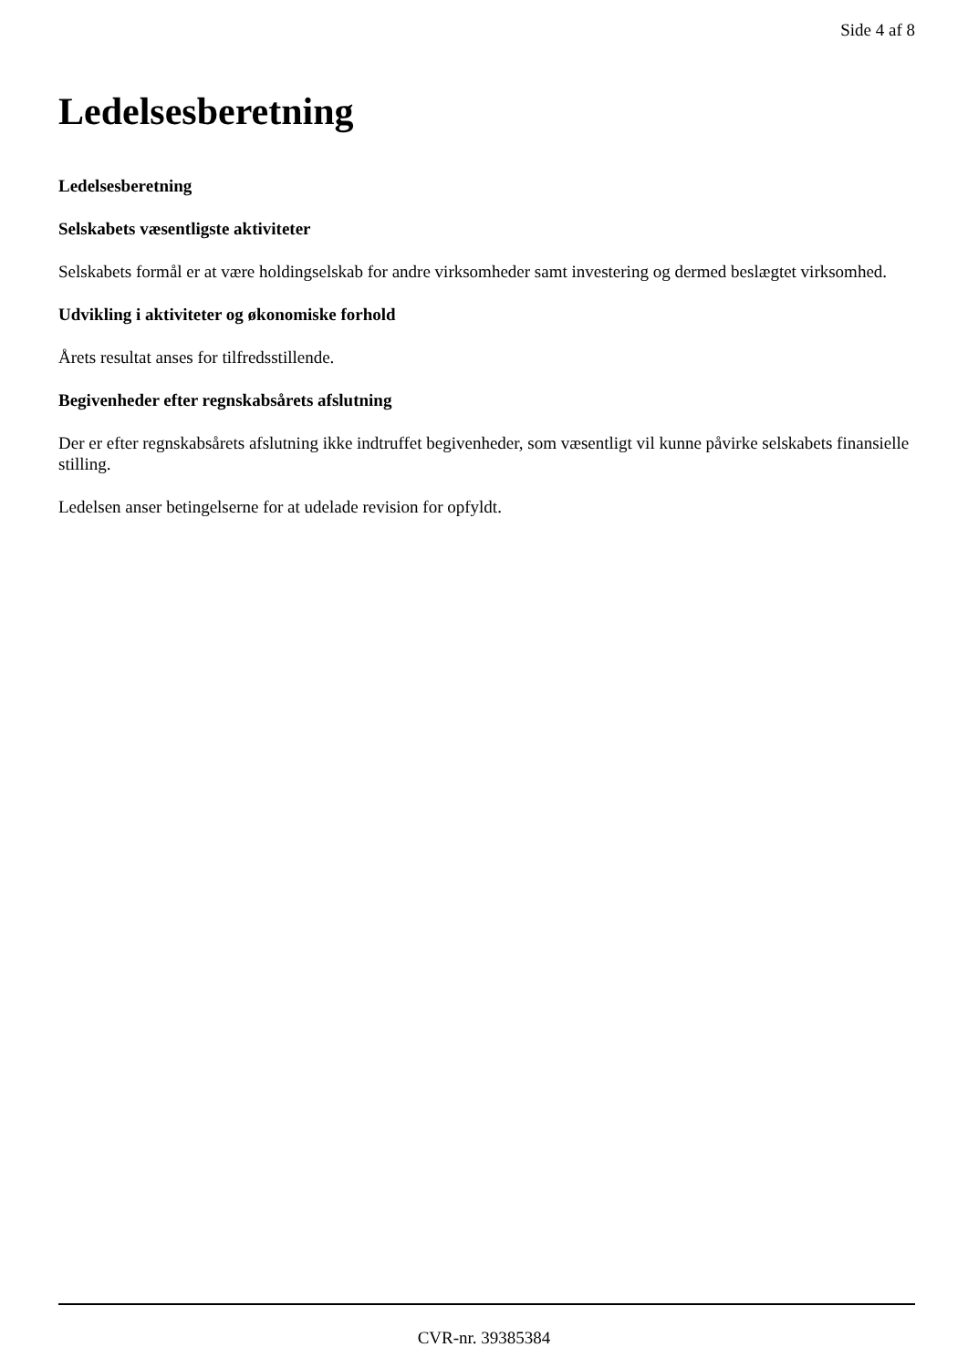Side 4 af 8
Ledelsesberetning
Ledelsesberetning
Selskabets væsentligste aktiviteter
Selskabets formål er at være holdingselskab for andre virksomheder samt investering og dermed beslægtet virksomhed.
Udvikling i aktiviteter og økonomiske forhold
Årets resultat anses for tilfredsstillende.
Begivenheder efter regnskabsårets afslutning
Der er efter regnskabsårets afslutning ikke indtruffet begivenheder, som væsentligt vil kunne påvirke selskabets finansielle stilling.
Ledelsen anser betingelserne for at udelade revision for opfyldt.
CVR-nr. 39385384